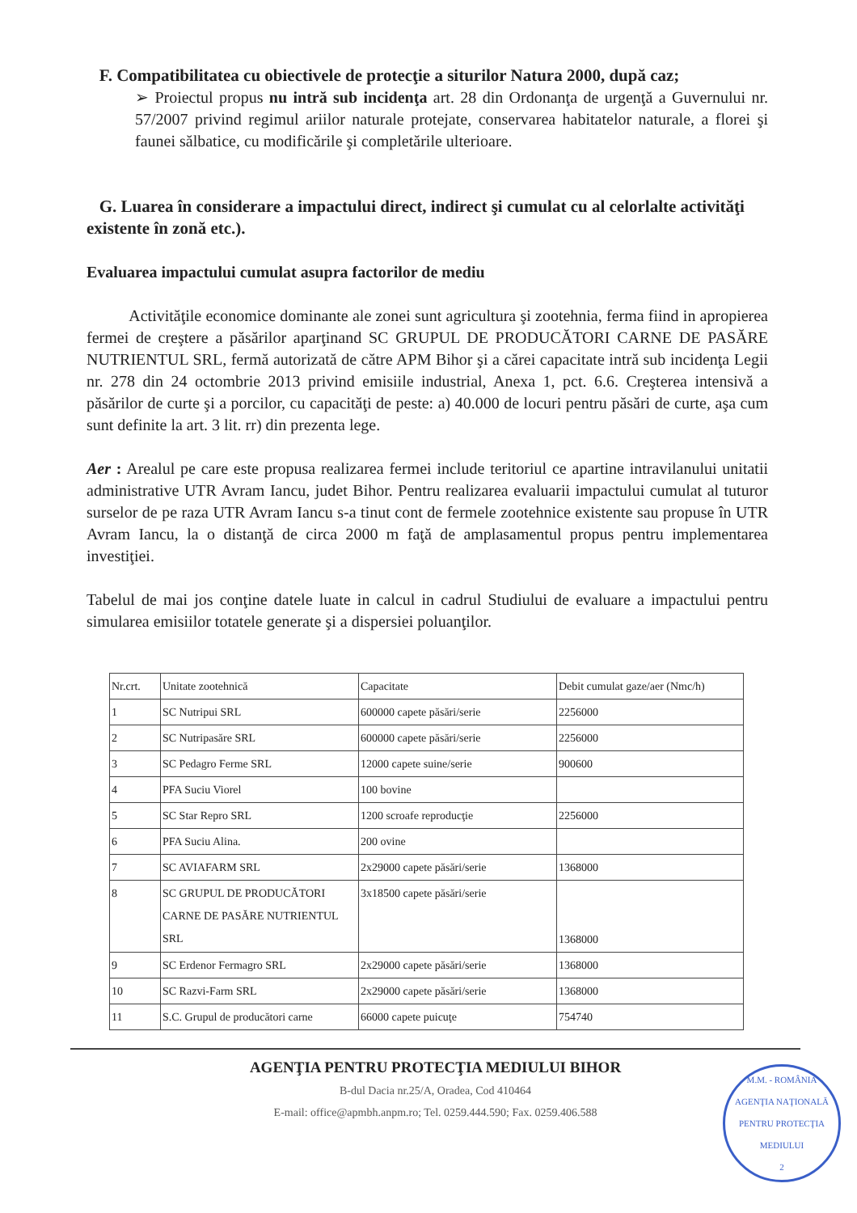F. Compatibilitatea cu obiectivele de protecţie a siturilor Natura 2000, după caz;
➢ Proiectul propus nu intră sub incidenţa art. 28 din Ordonanţa de urgenţă a Guvernului nr. 57/2007 privind regimul ariilor naturale protejate, conservarea habitatelor naturale, a florei şi faunei sălbatice, cu modificările şi completările ulterioare.
G. Luarea în considerare a impactului direct, indirect şi cumulat cu al celorlalte activităţi existente în zonă etc.).
Evaluarea impactului cumulat asupra factorilor de mediu
Activităţile economice dominante ale zonei sunt agricultura şi zootehnia, ferma fiind in apropierea fermei de creştere a păsărilor aparţinand SC GRUPUL DE PRODUCĂTORI CARNE DE PASĂRE NUTRIENTUL SRL, fermă autorizată de către APM Bihor şi a cărei capacitate intră sub incidenţa Legii nr. 278 din 24 octombrie 2013 privind emisiile industrial, Anexa 1, pct. 6.6. Creşterea intensivă a păsărilor de curte şi a porcilor, cu capacităţi de peste: a) 40.000 de locuri pentru păsări de curte, aşa cum sunt definite la art. 3 lit. rr) din prezenta lege.
Aer : Arealul pe care este propusa realizarea fermei include teritoriul ce apartine intravilanului unitatii administrative UTR Avram Iancu, judet Bihor. Pentru realizarea evaluarii impactului cumulat al tuturor surselor de pe raza UTR Avram Iancu s-a tinut cont de fermele zootehnice existente sau propuse în UTR Avram Iancu, la o distanţă de circa 2000 m faţă de amplasamentul propus pentru implementarea investiţiei.
Tabelul de mai jos conţine datele luate in calcul in cadrul Studiului de evaluare a impactului pentru simularea emisiilor totatele generate şi a dispersiei poluanţilor.
| Nr.crt. | Unitate zootehnică | Capacitate | Debit cumulat gaze/aer (Nmc/h) |
| --- | --- | --- | --- |
| 1 | SC Nutripui SRL | 600000 capete păsări/serie | 2256000 |
| 2 | SC Nutripasăre SRL | 600000 capete păsări/serie | 2256000 |
| 3 | SC Pedagro Ferme SRL | 12000 capete suine/serie | 900600 |
| 4 | PFA Suciu Viorel | 100 bovine | |
| 5 | SC Star Repro SRL | 1200 scroafe reproducţie | 2256000 |
| 6 | PFA Suciu Alina. | 200 ovine | |
| 7 | SC AVIAFARM SRL | 2x29000 capete păsări/serie | 1368000 |
| 8 | SC GRUPUL DE PRODUCĂTORI CARNE DE PASĂRE NUTRIENTUL SRL | 3x18500 capete păsări/serie | 1368000 |
| 9 | SC Erdenor Fermagro SRL | 2x29000 capete păsări/serie | 1368000 |
| 10 | SC Razvi-Farm SRL | 2x29000 capete păsări/serie | 1368000 |
| 11 | S.C. Grupul de producători carne | 66000 capete puicuţe | 754740 |
AGENŢIA PENTRU PROTECŢIA MEDIULUI BIHOR
B-dul Dacia nr.25/A, Oradea, Cod 410464
E-mail: office@apmbh.anpm.ro; Tel. 0259.444.590; Fax. 0259.406.588
M.M. - ROMÂNIA
AGENŢIA NAŢIONALĂ PENTRU PROTECŢIA MEDIULUI
2